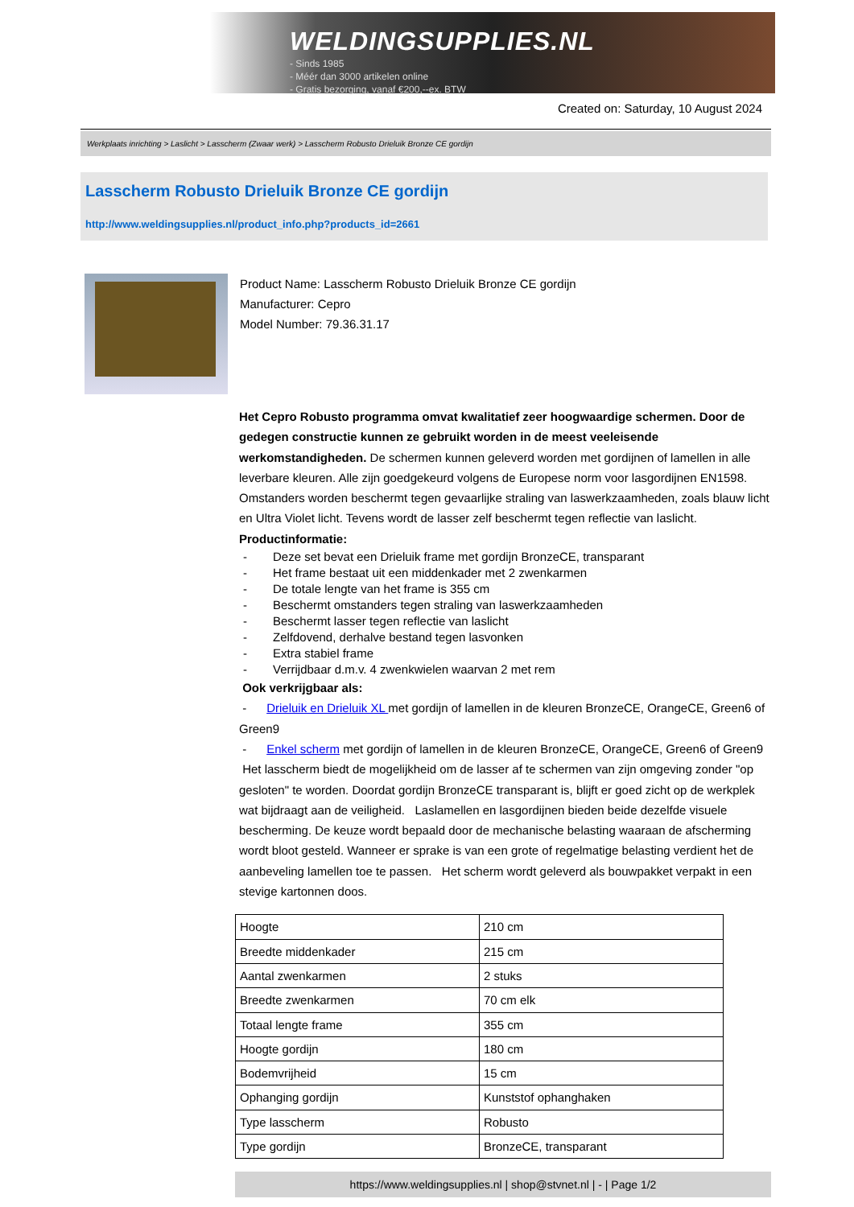WELDINGSUPPLIES.NL
- Sinds 1985
- Méér dan 3000 artikelen online
- Gratis bezorging, vanaf €200,--ex. BTW
Created on: Saturday, 10 August 2024
Werkplaats inrichting > Laslicht > Lasscherm (Zwaar werk) > Lasscherm Robusto Drieluik Bronze CE gordijn
Lasscherm Robusto Drieluik Bronze CE gordijn
http://www.weldingsupplies.nl/product_info.php?products_id=2661
Product Name: Lasscherm Robusto Drieluik Bronze CE gordijn
Manufacturer: Cepro
Model Number: 79.36.31.17
Het Cepro Robusto programma omvat kwalitatief zeer hoogwaardige schermen. Door de gedegen constructie kunnen ze gebruikt worden in de meest veeleisende werkomstandigheden. De schermen kunnen geleverd worden met gordijnen of lamellen in alle leverbare kleuren. Alle zijn goedgekeurd volgens de Europese norm voor lasgordijnen EN1598. Omstanders worden beschermt tegen gevaarlijke straling van laswerkzaamheden, zoals blauw licht en Ultra Violet licht. Tevens wordt de lasser zelf beschermt tegen reflectie van laslicht. Productinformatie:
- Deze set bevat een Drieluik frame met gordijn BronzeCE, transparant
- Het frame bestaat uit een middenkader met 2 zwenkarmen
- De totale lengte van het frame is 355 cm
- Beschermt omstanders tegen straling van laswerkzaamheden
- Beschermt lasser tegen reflectie van laslicht
- Zelfdovend, derhalve bestand tegen lasvonken
- Extra stabiel frame
- Verrijdbaar d.m.v. 4 zwenkwielen waarvan 2 met rem
Ook verkrijgbaar als:
- Drieluik en Drieluik XL met gordijn of lamellen in de kleuren BronzeCE, OrangeCE, Green6 of Green9
- Enkel scherm met gordijn of lamellen in de kleuren BronzeCE, OrangeCE, Green6 of Green9
Het lasscherm biedt de mogelijkheid om de lasser af te schermen van zijn omgeving zonder "op gesloten" te worden. Doordat gordijn BronzeCE transparant is, blijft er goed zicht op de werkplek wat bijdraagt aan de veiligheid. Laslamellen en lasgordijnen bieden beide dezelfde visuele bescherming. De keuze wordt bepaald door de mechanische belasting waaraan de afscherming wordt bloot gesteld. Wanneer er sprake is van een grote of regelmatige belasting verdient het de aanbeveling lamellen toe te passen. Het scherm wordt geleverd als bouwpakket verpakt in een stevige kartonnen doos.
| Hoogte | 210 cm |
| Breedte middenkader | 215 cm |
| Aantal zwenkarmen | 2 stuks |
| Breedte zwenkarmen | 70 cm elk |
| Totaal lengte frame | 355 cm |
| Hoogte gordijn | 180 cm |
| Bodemvrijheid | 15 cm |
| Ophanging gordijn | Kunststof ophanghaken |
| Type lasscherm | Robusto |
| Type gordijn | BronzeCE, transparant |
https://www.weldingsupplies.nl | shop@stvnet.nl | - | Page 1/2